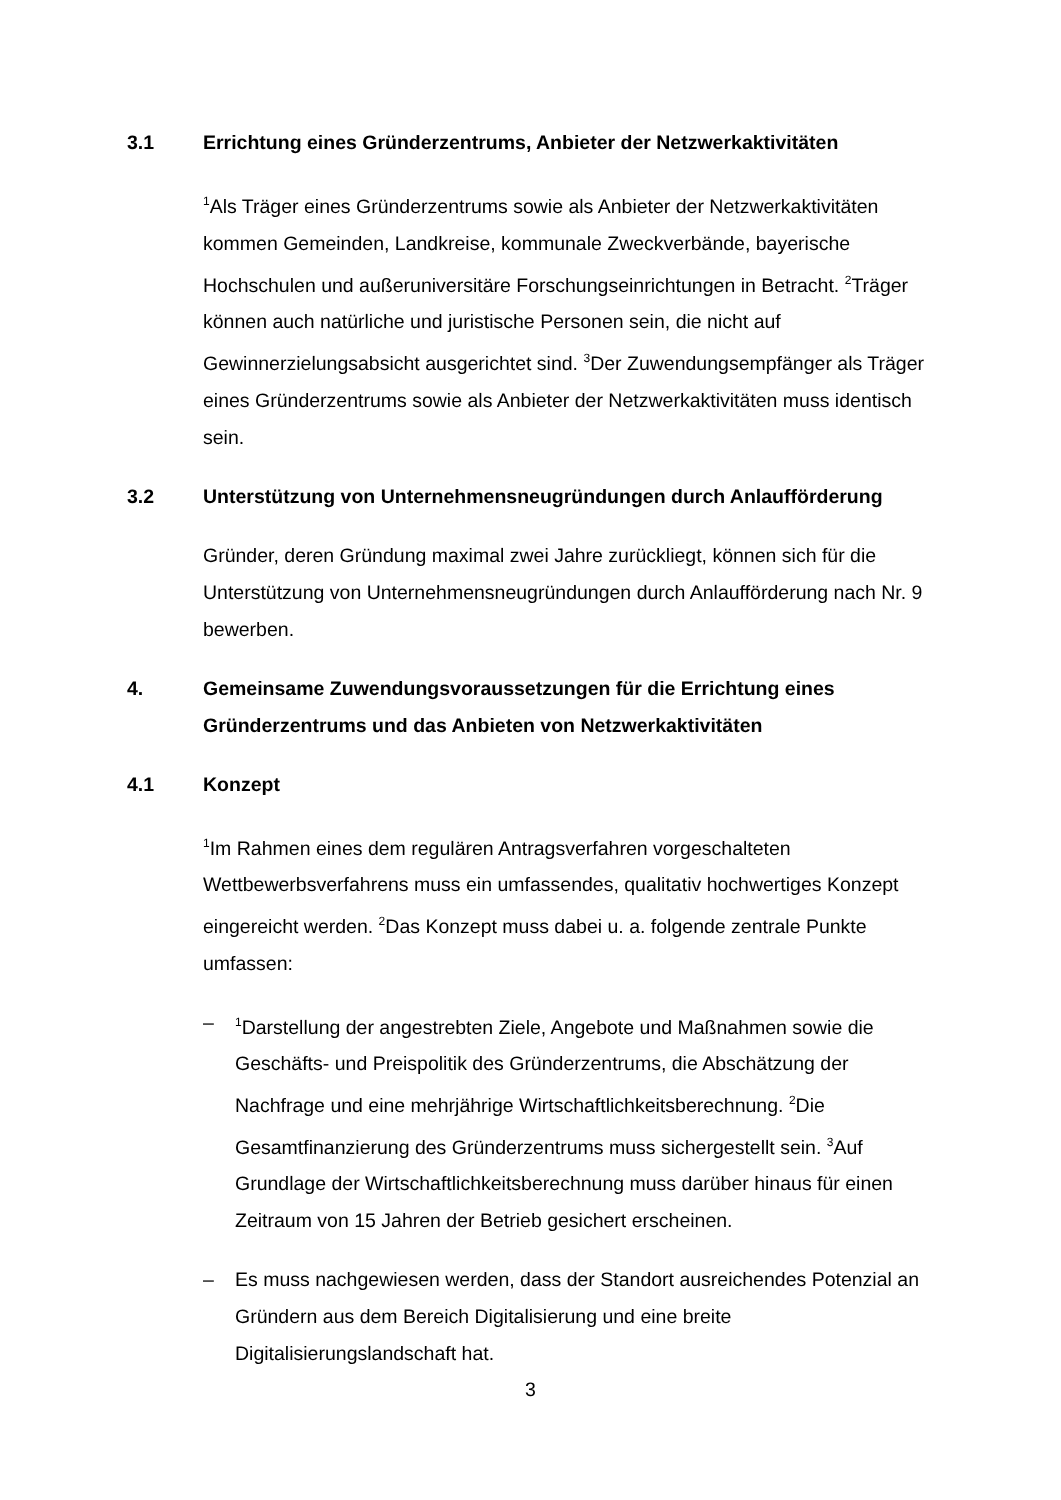3.1 Errichtung eines Gründerzentrums, Anbieter der Netzwerkaktivitäten
<sup>1</sup> Als Träger eines Gründerzentrums sowie als Anbieter der Netzwerkaktivitäten kommen Gemeinden, Landkreise, kommunale Zweckverbände, bayerische Hochschulen und außeruniversitäre Forschungseinrichtungen in Betracht. <sup>2</sup>Träger können auch natürliche und juristische Personen sein, die nicht auf Gewinnerzielungsabsicht ausgerichtet sind. <sup>3</sup>Der Zuwendungsempfänger als Träger eines Gründerzentrums sowie als Anbieter der Netzwerkaktivitäten muss identisch sein.
3.2 Unterstützung von Unternehmensneugründungen durch Anlaufförderung
Gründer, deren Gründung maximal zwei Jahre zurückliegt, können sich für die Unterstützung von Unternehmensneugründungen durch Anlaufförderung nach Nr. 9 bewerben.
4. Gemeinsame Zuwendungsvoraussetzungen für die Errichtung eines Gründerzentrums und das Anbieten von Netzwerkaktivitäten
4.1 Konzept
<sup>1</sup> Im Rahmen eines dem regulären Antragsverfahren vorgeschalteten Wettbewerbsverfahrens muss ein umfassendes, qualitativ hochwertiges Konzept eingereicht werden. <sup>2</sup>Das Konzept muss dabei u. a. folgende zentrale Punkte umfassen:
–<sup>1</sup>Darstellung der angestrebten Ziele, Angebote und Maßnahmen sowie die Geschäfts- und Preispolitik des Gründerzentrums, die Abschätzung der Nachfrage und eine mehrjährige Wirtschaftlichkeitsberechnung. <sup>2</sup>Die Gesamtfinanzierung des Gründerzentrums muss sichergestellt sein. <sup>3</sup>Auf Grundlage der Wirtschaftlichkeitsberechnung muss darüber hinaus für einen Zeitraum von 15 Jahren der Betrieb gesichert erscheinen.
– Es muss nachgewiesen werden, dass der Standort ausreichendes Potenzial an Gründern aus dem Bereich Digitalisierung und eine breite Digitalisierungslandschaft hat.
3